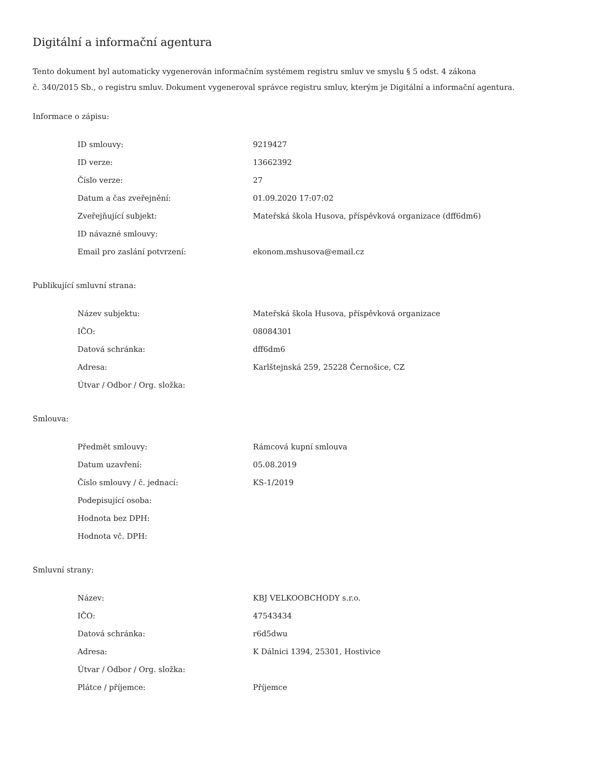Digitální a informační agentura
Tento dokument byl automaticky vygenerován informačním systémem registru smluv ve smyslu § 5 odst. 4 zákona
č. 340/2015 Sb., o registru smluv. Dokument vygeneroval správce registru smluv, kterým je Digitální a informační agentura.
Informace o zápisu:
| ID smlouvy: | 9219427 |
| ID verze: | 13662392 |
| Číslo verze: | 27 |
| Datum a čas zveřejnění: | 01.09.2020 17:07:02 |
| Zveřejňující subjekt: | Mateřská škola Husova, příspěvková organizace (dff6dm6) |
| ID návazné smlouvy: | |
| Email pro zaslání potvrzení: | ekonom.mshusova@email.cz |
Publikující smluvní strana:
| Název subjektu: | Mateřská škola Husova, příspěvková organizace |
| IČO: | 08084301 |
| Datová schránka: | dff6dm6 |
| Adresa: | Karlštejnská 259, 25228 Černošice, CZ |
| Útvar / Odbor / Org. složka: | |
Smlouva:
| Předmět smlouvy: | Rámcová kupní smlouva |
| Datum uzavření: | 05.08.2019 |
| Číslo smlouvy / č. jednací: | KS-1/2019 |
| Podepisující osoba: | |
| Hodnota bez DPH: | |
| Hodnota vč. DPH: | |
Smluvní strany:
| Název: | KBJ VELKOOBCHODY s.r.o. |
| IČO: | 47543434 |
| Datová schránka: | r6d5dwu |
| Adresa: | K Dálnici 1394, 25301, Hostivice |
| Útvar / Odbor / Org. složka: | |
| Plátce / příjemce: | Příjemce |